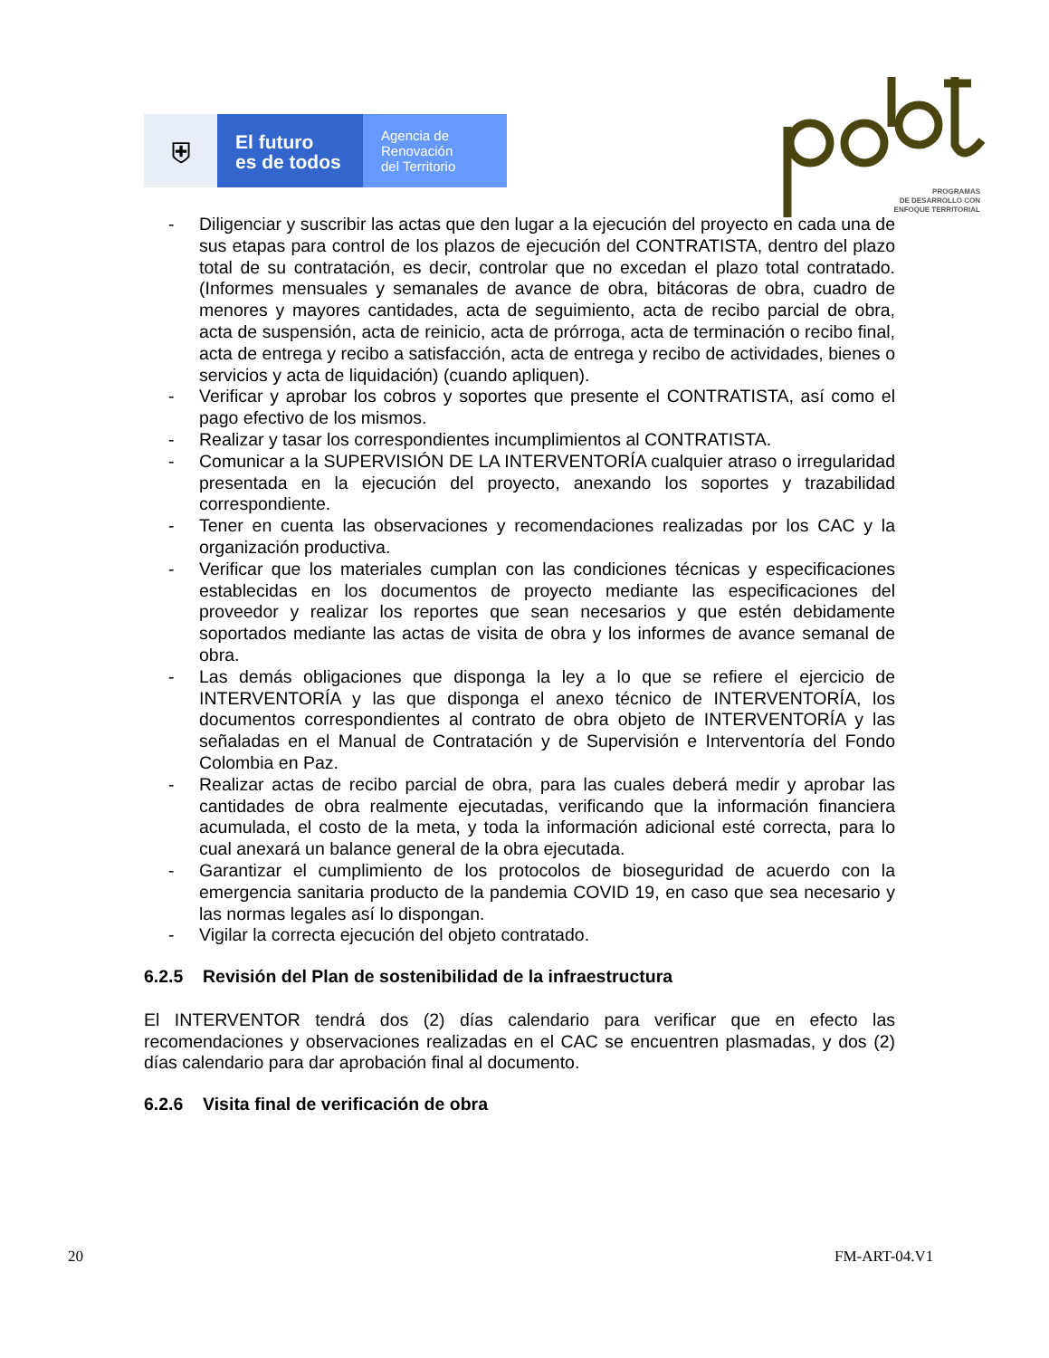⛨
El futuro
es de todos
Agencia de
Renovación
del Territorio
PROGRAMAS
DE DESARROLLO CON
ENFOQUE TERRITORIAL
- Diligenciar y suscribir las actas que den lugar a la ejecución del proyecto en cada una de sus etapas para control de los plazos de ejecución del CONTRATISTA, dentro del plazo total de su contratación, es decir, controlar que no excedan el plazo total contratado. (Informes mensuales y semanales de avance de obra, bitácoras de obra, cuadro de menores y mayores cantidades, acta de seguimiento, acta de recibo parcial de obra, acta de suspensión, acta de reinicio, acta de prórroga, acta de terminación o recibo final, acta de entrega y recibo a satisfacción, acta de entrega y recibo de actividades, bienes o servicios y acta de liquidación) (cuando apliquen).
- Verificar y aprobar los cobros y soportes que presente el CONTRATISTA, así como el pago efectivo de los mismos.
- Realizar y tasar los correspondientes incumplimientos al CONTRATISTA.
- Comunicar a la SUPERVISIÓN DE LA INTERVENTORÍA cualquier atraso o irregularidad presentada en la ejecución del proyecto, anexando los soportes y trazabilidad correspondiente.
- Tener en cuenta las observaciones y recomendaciones realizadas por los CAC y la organización productiva.
- Verificar que los materiales cumplan con las condiciones técnicas y especificaciones establecidas en los documentos de proyecto mediante las especificaciones del proveedor y realizar los reportes que sean necesarios y que estén debidamente soportados mediante las actas de visita de obra y los informes de avance semanal de obra.
- Las demás obligaciones que disponga la ley a lo que se refiere el ejercicio de INTERVENTORÍA y las que disponga el anexo técnico de INTERVENTORÍA, los documentos correspondientes al contrato de obra objeto de INTERVENTORÍA y las señaladas en el Manual de Contratación y de Supervisión e Interventoría del Fondo Colombia en Paz.
- Realizar actas de recibo parcial de obra, para las cuales deberá medir y aprobar las cantidades de obra realmente ejecutadas, verificando que la información financiera acumulada, el costo de la meta, y toda la información adicional esté correcta, para lo cual anexará un balance general de la obra ejecutada.
- Garantizar el cumplimiento de los protocolos de bioseguridad de acuerdo con la emergencia sanitaria producto de la pandemia COVID 19, en caso que sea necesario y las normas legales así lo dispongan.
- Vigilar la correcta ejecución del objeto contratado.
6.2.5 Revisión del Plan de sostenibilidad de la infraestructura
El INTERVENTOR tendrá dos (2) días calendario para verificar que en efecto las recomendaciones y observaciones realizadas en el CAC se encuentren plasmadas, y dos (2) días calendario para dar aprobación final al documento.
6.2.6 Visita final de verificación de obra
20 FM-ART-04.V1